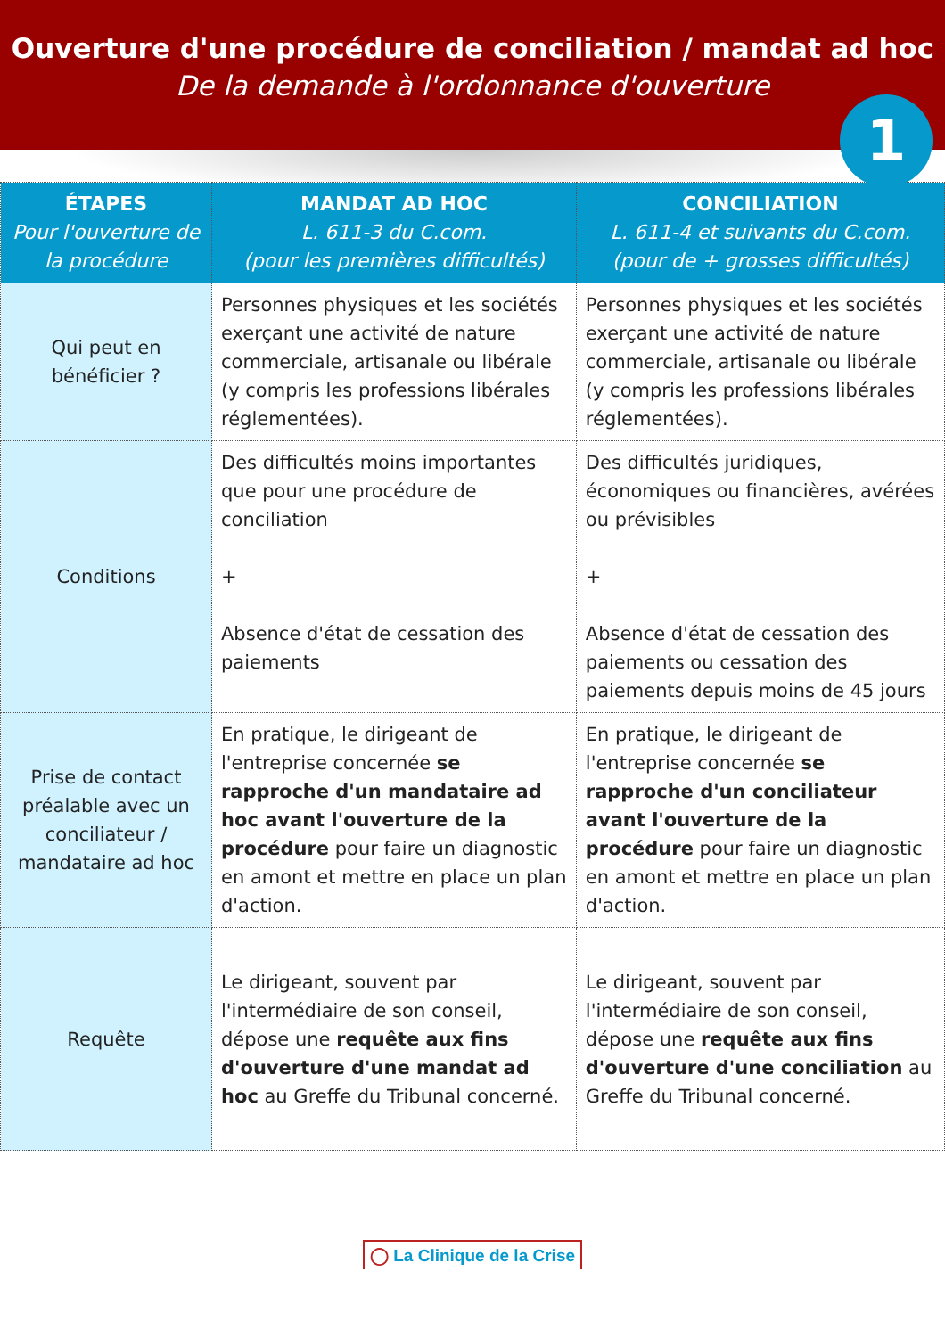Ouverture d'une procédure de conciliation / mandat ad hoc
De la demande à l'ordonnance d'ouverture
1
| ÉTAPES Pour l'ouverture de la procédure | MANDAT AD HOC L. 611-3 du C.com. (pour les premières difficultés) | CONCILIATION L. 611-4 et suivants du C.com. (pour de + grosses difficultés) |
| --- | --- | --- |
| Qui peut en bénéficier ? | Personnes physiques et les sociétés exerçant une activité de nature commerciale, artisanale ou libérale (y compris les professions libérales réglementées). | Personnes physiques et les sociétés exerçant une activité de nature commerciale, artisanale ou libérale (y compris les professions libérales réglementées). |
| Conditions | Des difficultés moins importantes que pour une procédure de conciliation + Absence d'état de cessation des paiements | Des difficultés juridiques, économiques ou financières, avérées ou prévisibles + Absence d'état de cessation des paiements ou cessation des paiements depuis moins de 45 jours |
| Prise de contact préalable avec un conciliateur / mandataire ad hoc | En pratique, le dirigeant de l'entreprise concernée se rapproche d'un mandataire ad hoc avant l'ouverture de la procédure pour faire un diagnostic en amont et mettre en place un plan d'action. | En pratique, le dirigeant de l'entreprise concernée se rapproche d'un conciliateur avant l'ouverture de la procédure pour faire un diagnostic en amont et mettre en place un plan d'action. |
| Requête | Le dirigeant, souvent par l'intermédiaire de son conseil, dépose une requête aux fins d'ouverture d'une mandat ad hoc au Greffe du Tribunal concerné. | Le dirigeant, souvent par l'intermédiaire de son conseil, dépose une requête aux fins d'ouverture d'une conciliation au Greffe du Tribunal concerné. |
◯ La Clinique de la Crise